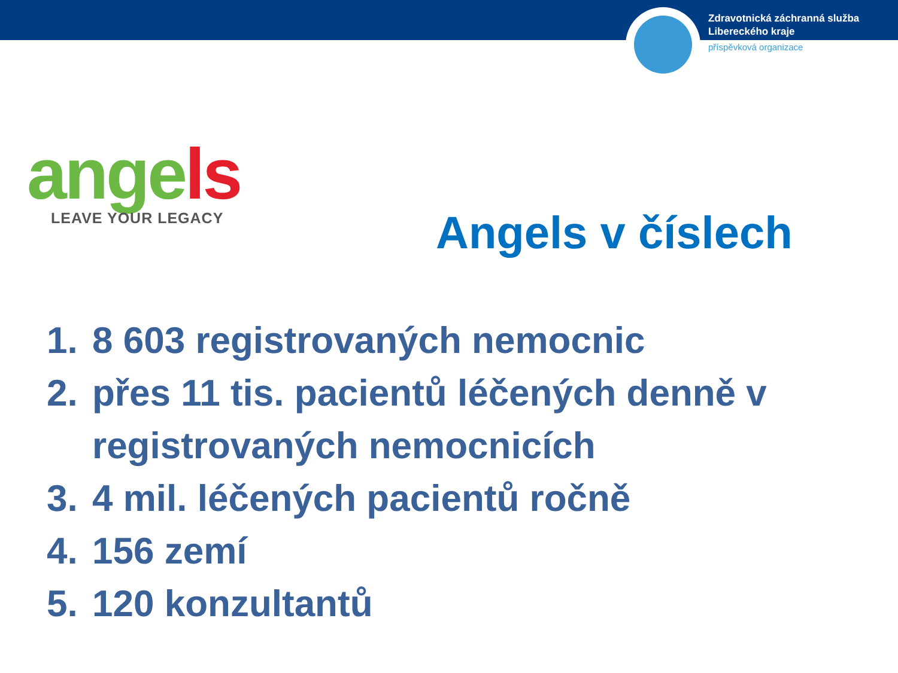Zdravotnická záchranná služba
Libereckého kraje
příspěvková organizace
angels
LEAVE YOUR LEGACY
Angels v číslech
1. 8 603 registrovaných nemocnic
2. přes 11 tis. pacientů léčených denně v registrovaných nemocnicích
3. 4 mil. léčených pacientů ročně
4. 156 zemí
5. 120 konzultantů